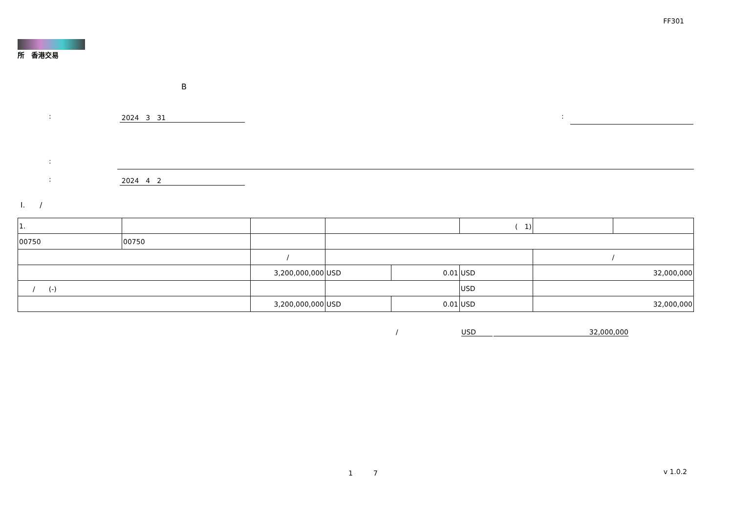FF301
所　香港交易
B
: 2024　3　31 :
:
: 2024　4　2
I.　　/
| 1. | | | | | | ( 1) | | | |
| 00750 | 00750 | | | | | | | | |
| | | / | | | | | / | | |
| | | 3,200,000,000 | | USD | 0.01 | USD | 32,000,000 | | |
| / (-) | | | | | | USD | | | |
| | | 3,200,000,000 | | USD | 0.01 | USD | 32,000,000 | | |
/ USD 32,000,000
1　　　7 v 1.0.2